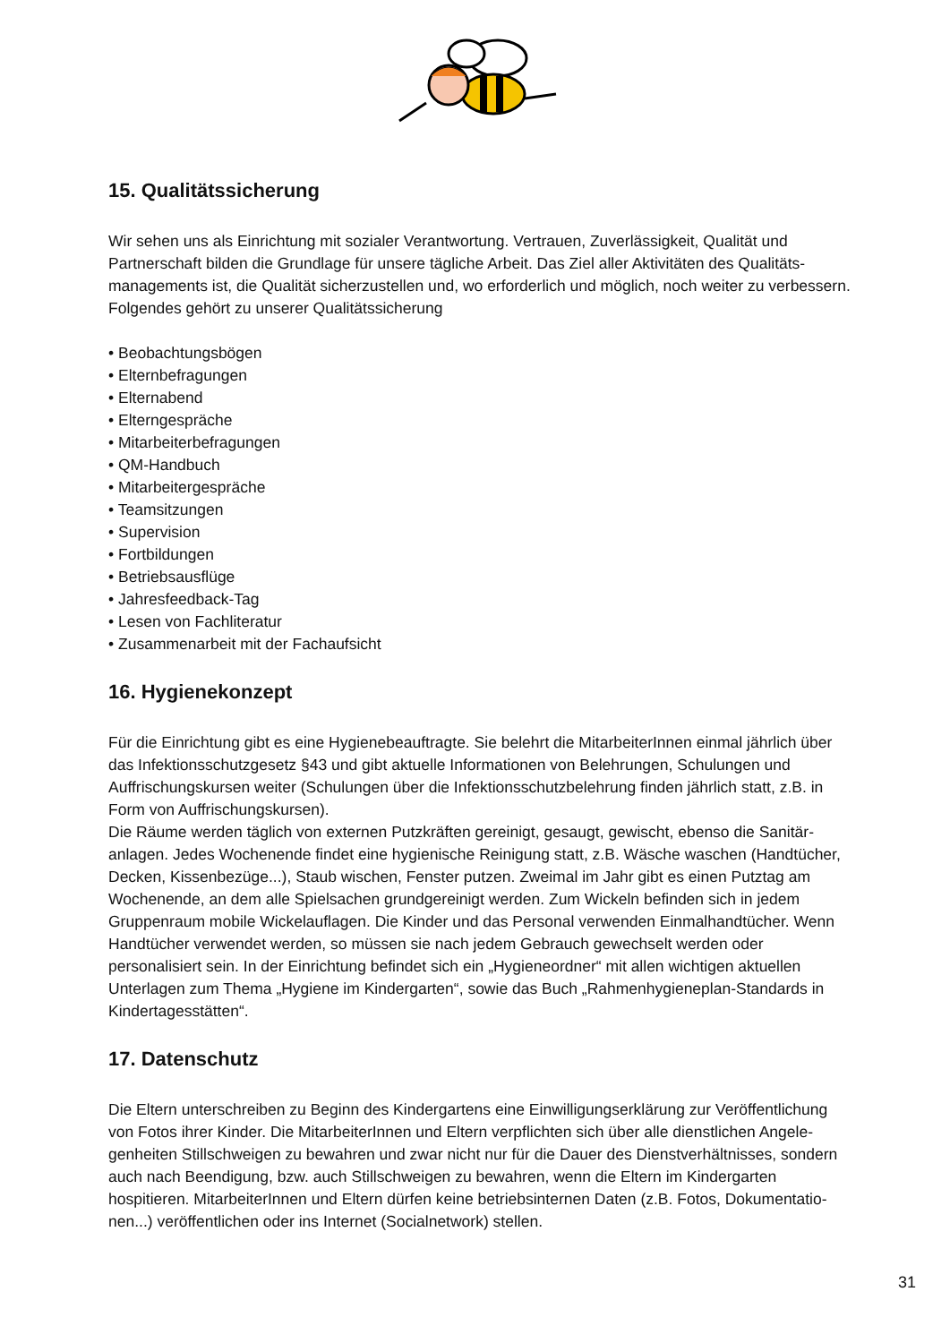15. Qualitätssicherung
Wir sehen uns als Einrichtung mit sozialer Verantwortung. Vertrauen, Zuverlässigkeit, Qualität und Partnerschaft bilden die Grundlage für unsere tägliche Arbeit. Das Ziel aller Aktivitäten des Qualitäts­managements ist, die Qualität sicherzustellen und, wo erforderlich und möglich, noch weiter zu verbes­sern.
Folgendes gehört zu unserer Qualitätssicherung
• Beobachtungsbögen
• Elternbefragungen
• Elternabend
• Elterngespräche
• Mitarbeiterbefragungen
• QM-Handbuch
• Mitarbeitergespräche
• Teamsitzungen
• Supervision
• Fortbildungen
• Betriebsausflüge
• Jahresfeedback-Tag
• Lesen von Fachliteratur
• Zusammenarbeit mit der Fachaufsicht
16. Hygienekonzept
Für die Einrichtung gibt es eine Hygienebeauftragte. Sie belehrt die MitarbeiterInnen einmal jährlich über das Infektionsschutzgesetz §43 und gibt aktuelle Informationen von Belehrungen, Schulungen und Auffrischungskursen weiter (Schulungen über die Infektionsschutzbelehrung finden jährlich statt, z.B. in Form von Auffrischungskursen).
Die Räume werden täglich von externen Putzkräften gereinigt, gesaugt, gewischt, ebenso die Sanitär­anlagen. Jedes Wochenende findet eine hygienische Reinigung statt, z.B. Wäsche waschen (Handtü­cher, Decken, Kissenbezüge...), Staub wischen, Fenster putzen. Zweimal im Jahr gibt es einen Putztag am Wochenende, an dem alle Spielsachen grundgereinigt werden. Zum Wickeln befinden sich in jedem Gruppenraum mobile Wickelauflagen. Die Kinder und das Personal verwenden Einmalhandtücher. Wenn Handtücher verwendet werden, so müssen sie nach jedem Gebrauch gewechselt werden oder personalisiert sein. In der Einrichtung befindet sich ein „Hygieneordner“ mit allen wichtigen aktuellen Unterlagen zum Thema „Hygiene im Kindergarten“, sowie das Buch „Rahmenhygieneplan-Standards in Kindertagesstätten“.
17. Datenschutz
Die Eltern unterschreiben zu Beginn des Kindergartens eine Einwilligungserklärung zur Veröffentlichung von Fotos ihrer Kinder. Die MitarbeiterInnen und Eltern verpflichten sich über alle dienstlichen Angele­genheiten Stillschweigen zu bewahren und zwar nicht nur für die Dauer des Dienstverhältnisses, son­dern auch nach Beendigung, bzw. auch Stillschweigen zu bewahren, wenn die Eltern im Kindergarten hospitieren. MitarbeiterInnen und Eltern dürfen keine betriebsinternen Daten (z.B. Fotos, Dokumentatio­nen...) veröffentlichen oder ins Internet (Socialnetwork) stellen.
31